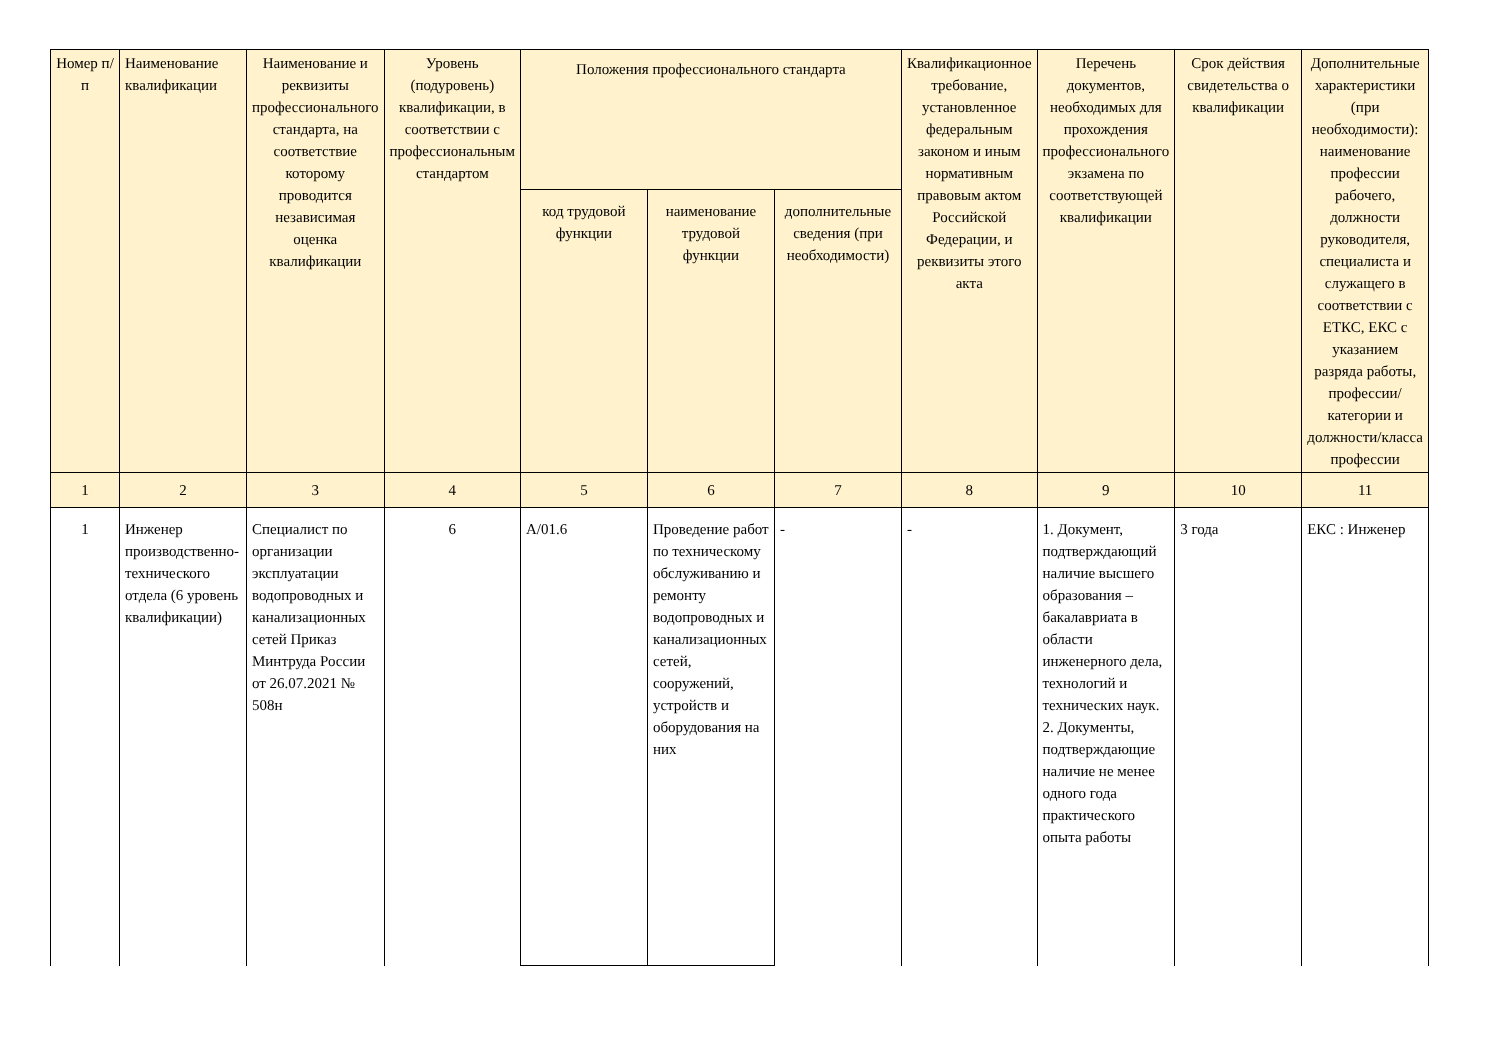| Номер п/п | Наименование квалификации | Наименование и реквизиты профессионального стандарта, на соответствие которому проводится независимая оценка квалификации | Уровень (подуровень) квалификации, в соответствии с профессиональным стандартом | Положения профессионального стандарта | | | Квалификационное требование, установленное федеральным законом и иным нормативным правовым актом Российской Федерации, и реквизиты этого акта | Перечень документов, необходимых для прохождения профессионального экзамена по соответствующей квалификации | Срок действия свидетельства о квалификации | Дополнительные характеристики (при необходимости): наименование профессии рабочего, должности руководителя, специалиста и служащего в соответствии с ЕТКС, ЕКС с указанием разряда работы, профессии/категории и должности/класса профессии |
| --- | --- | --- | --- | --- | --- | --- | --- | --- | --- | --- |
| | | | | код трудовой функции | наименование трудовой функции | дополнительные сведения (при необходимости) | | | | |
| 1 | 2 | 3 | 4 | 5 | 6 | 7 | 8 | 9 | 10 | 11 |
| 1 | Инженер производственно-технического отдела (6 уровень квалификации) | Специалист по организации эксплуатации водопроводных и канализационных сетей Приказ Минтруда России от 26.07.2021 № 508н | 6 | А/01.6 | Проведение работ по техническому обслуживанию и ремонту водопроводных и канализационных сетей, сооружений, устройств и оборудования на них | - | - | 1. Документ, подтверждающий наличие высшего образования – бакалавриата в области инженерного дела, технологий и технических наук. 2. Документы, подтверждающие наличие не менее одного года практического опыта работы | 3 года | ЕКС : Инженер |